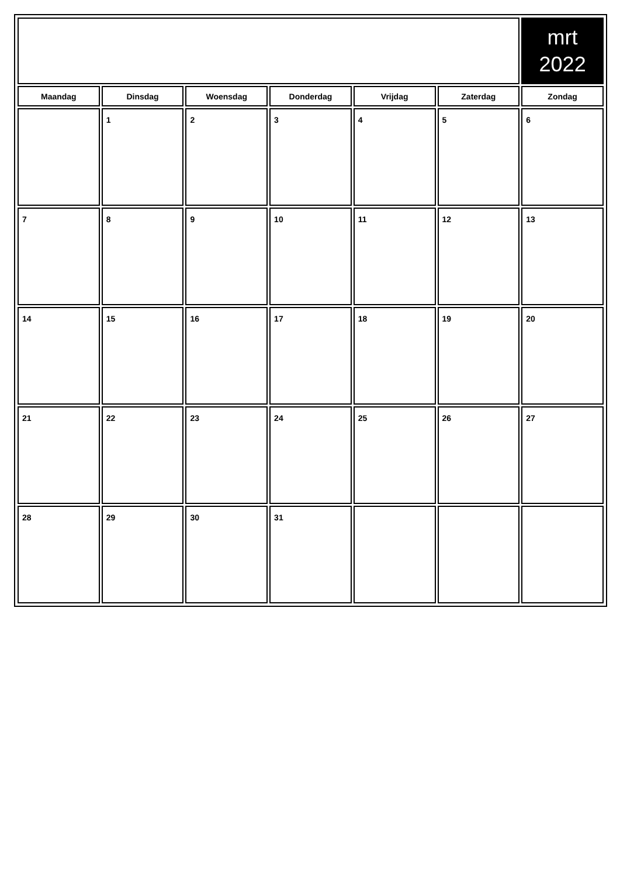| | | | | | | mrt 2022 |
| Maandag | Dinsdag | Woensdag | Donderdag | Vrijdag | Zaterdag | Zondag |
| | 1 | 2 | 3 | 4 | 5 | 6 |
| 7 | 8 | 9 | 10 | 11 | 12 | 13 |
| 14 | 15 | 16 | 17 | 18 | 19 | 20 |
| 21 | 22 | 23 | 24 | 25 | 26 | 27 |
| 28 | 29 | 30 | 31 | | | |